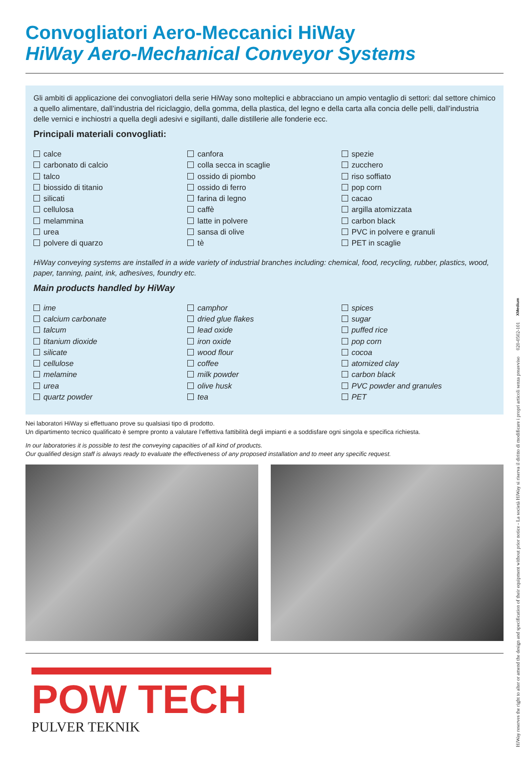Convogliatori Aero-Meccanici HiWay
HiWay Aero-Mechanical Conveyor Systems
Gli ambiti di applicazione dei convogliatori della serie HiWay sono molteplici e abbracciano un ampio ventaglio di settori: dal settore chimico a quello alimentare, dall’industria del riciclaggio, della gomma, della plastica, del legno e della carta alla concia delle pelli, dall’industria delle vernici e inchiostri a quella degli adesivi e sigillanti, dalle distillerie alle fonderie ecc.
Principali materiali convogliati:
calce
carbonato di calcio
talco
biossido di titanio
silicati
cellulosa
melammina
urea
polvere di quarzo
canfora
colla secca in scaglie
ossido di piombo
ossido di ferro
farina di legno
caffè
latte in polvere
sansa di olive
tè
spezie
zucchero
riso soffiato
pop corn
cacao
argilla atomizzata
carbon black
PVC in polvere e granuli
PET in scaglie
HiWay conveying systems are installed in a wide variety of industrial branches including: chemical, food, recycling, rubber, plastics, wood, paper, tanning, paint, ink, adhesives, foundry etc.
Main products handled by HiWay
ime
calcium carbonate
talcum
titanium dioxide
silicate
cellulose
melamine
urea
quartz powder
camphor
dried glue flakes
lead oxide
iron oxide
wood flour
coffee
milk powder
olive husk
tea
spices
sugar
puffed rice
pop corn
cocoa
atomized clay
carbon black
PVC powder and granules
PET
Nei laboratori HiWay si effettuano prove su qualsiasi tipo di prodotto.
Un dipartimento tecnico qualificato è sempre pronto a valutare l’effettiva fattibilità degli impianti e a soddisfare ogni singola e specifica richiesta.
In our laboratories it is possible to test the conveying capacities of all kind of products.
Our qualified design staff is always ready to evaluate the effectiveness of any proposed installation and to meet any specific request.
POW TECH
PULVER TEKNIK
HiWay reserves the right to alter or amend the design and specification of their equipment without prior notice - La società HiWay si riserva il diritto di modificare i propri articoli senza preavviso 020-0502-101 XMedium